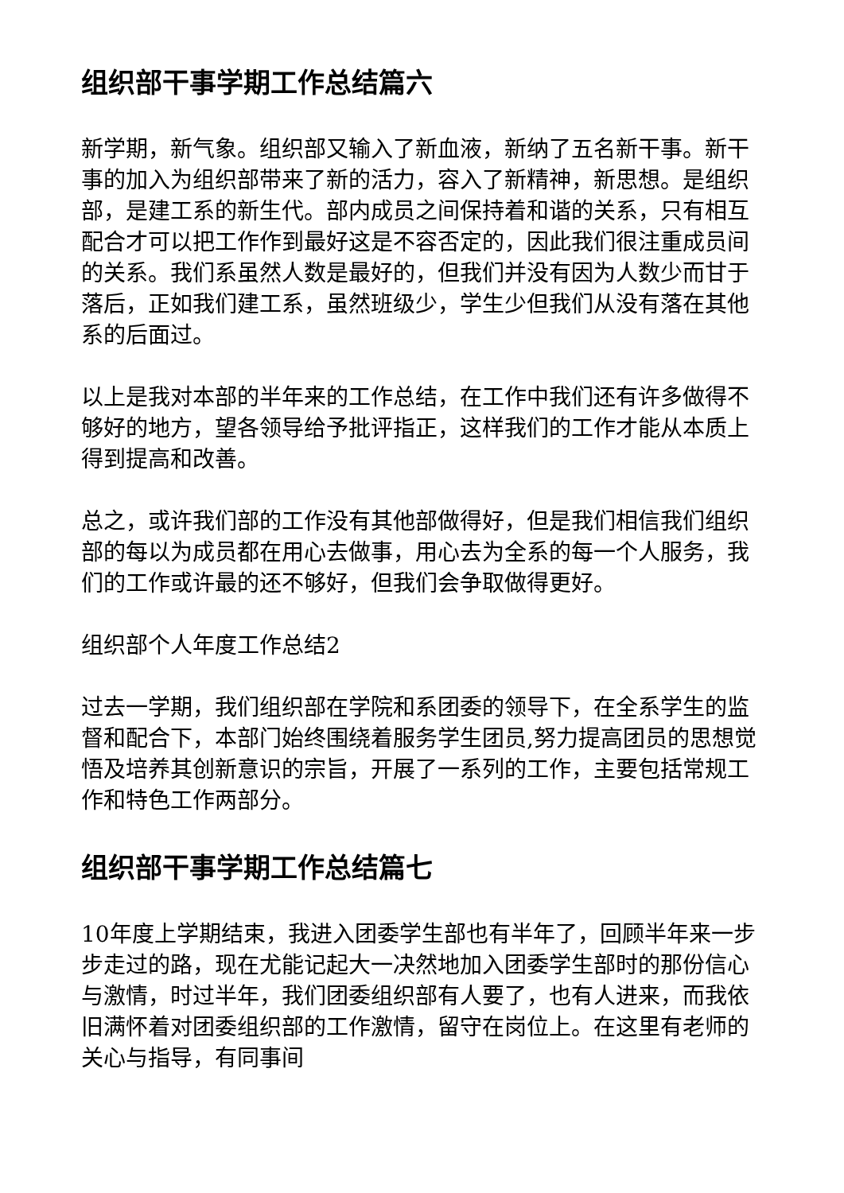组织部干事学期工作总结篇六
新学期，新气象。组织部又输入了新血液，新纳了五名新干事。新干事的加入为组织部带来了新的活力，容入了新精神，新思想。是组织部，是建工系的新生代。部内成员之间保持着和谐的关系，只有相互配合才可以把工作作到最好这是不容否定的，因此我们很注重成员间的关系。我们系虽然人数是最好的，但我们并没有因为人数少而甘于落后，正如我们建工系，虽然班级少，学生少但我们从没有落在其他系的后面过。
以上是我对本部的半年来的工作总结，在工作中我们还有许多做得不够好的地方，望各领导给予批评指正，这样我们的工作才能从本质上得到提高和改善。
总之，或许我们部的工作没有其他部做得好，但是我们相信我们组织部的每以为成员都在用心去做事，用心去为全系的每一个人服务，我们的工作或许最的还不够好，但我们会争取做得更好。
组织部个人年度工作总结2
过去一学期，我们组织部在学院和系团委的领导下，在全系学生的监督和配合下，本部门始终围绕着服务学生团员,努力提高团员的思想觉悟及培养其创新意识的宗旨，开展了一系列的工作，主要包括常规工作和特色工作两部分。
组织部干事学期工作总结篇七
10年度上学期结束，我进入团委学生部也有半年了，回顾半年来一步步走过的路，现在尤能记起大一决然地加入团委学生部时的那份信心与激情，时过半年，我们团委组织部有人要了，也有人进来，而我依旧满怀着对团委组织部的工作激情，留守在岗位上。在这里有老师的关心与指导，有同事间